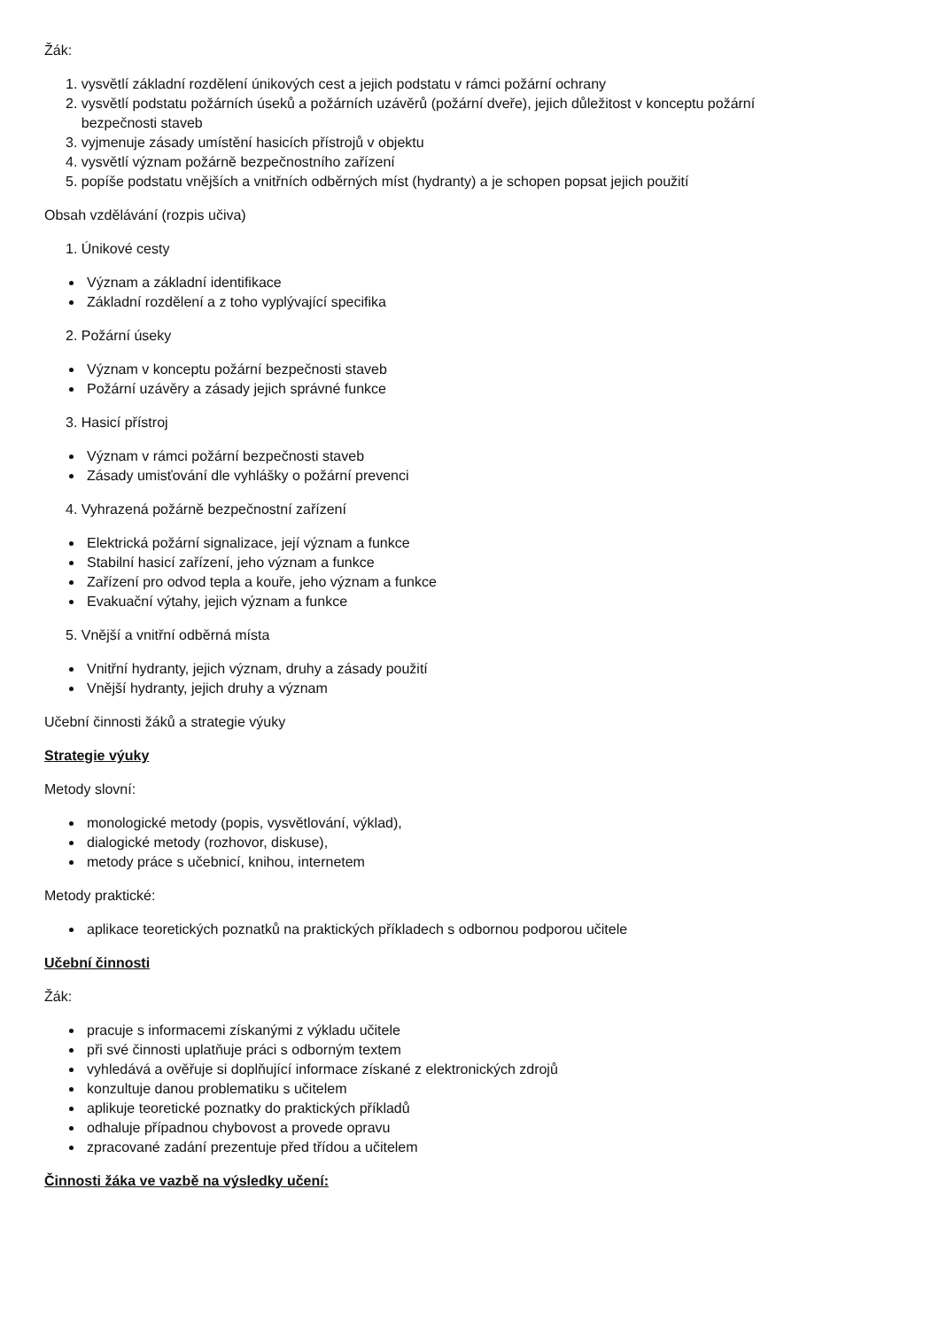Žák:
1. vysvětlí základní rozdělení únikových cest a jejich podstatu v rámci požární ochrany
2. vysvětlí podstatu požárních úseků a požárních uzávěrů (požární dveře), jejich důležitost v konceptu požární
bezpečnosti staveb
3. vyjmenuje zásady umístění hasicích přístrojů v objektu
4. vysvětlí význam požárně bezpečnostního zařízení
5. popíše podstatu vnějších a vnitřních odběrných míst (hydranty) a je schopen popsat jejich použití
Obsah vzdělávání (rozpis učiva)
1. Únikové cesty
Význam a základní identifikace
Základní rozdělení a z toho vyplývající specifika
2. Požární úseky
Význam v konceptu požární bezpečnosti staveb
Požární uzávěry a zásady jejich správné funkce
3. Hasicí přístroj
Význam v rámci požární bezpečnosti staveb
Zásady umisťování dle vyhlášky o požární prevenci
4. Vyhrazená požárně bezpečnostní zařízení
Elektrická požární signalizace, její význam a funkce
Stabilní hasicí zařízení, jeho význam a funkce
Zařízení pro odvod tepla a kouře, jeho význam a funkce
Evakuační výtahy, jejich význam a funkce
5. Vnější a vnitřní odběrná místa
Vnitřní hydranty, jejich význam, druhy a zásady použití
Vnější hydranty, jejich druhy a význam
Učební činnosti žáků a strategie výuky
Strategie výuky
Metody slovní:
monologické metody (popis, vysvětlování, výklad),
dialogické metody (rozhovor, diskuse),
metody práce s učebnicí, knihou, internetem
Metody praktické:
aplikace teoretických poznatků na praktických příkladech s odbornou podporou učitele
Učební činnosti
Žák:
pracuje s informacemi získanými z výkladu učitele
při své činnosti uplatňuje práci s odborným textem
vyhledává a ověřuje si doplňující informace získané z elektronických zdrojů
konzultuje danou problematiku s učitelem
aplikuje teoretické poznatky do praktických příkladů
odhaluje případnou chybovost a provede opravu
zpracované zadání prezentuje před třídou a učitelem
Činnosti žáka ve vazbě na výsledky učení: